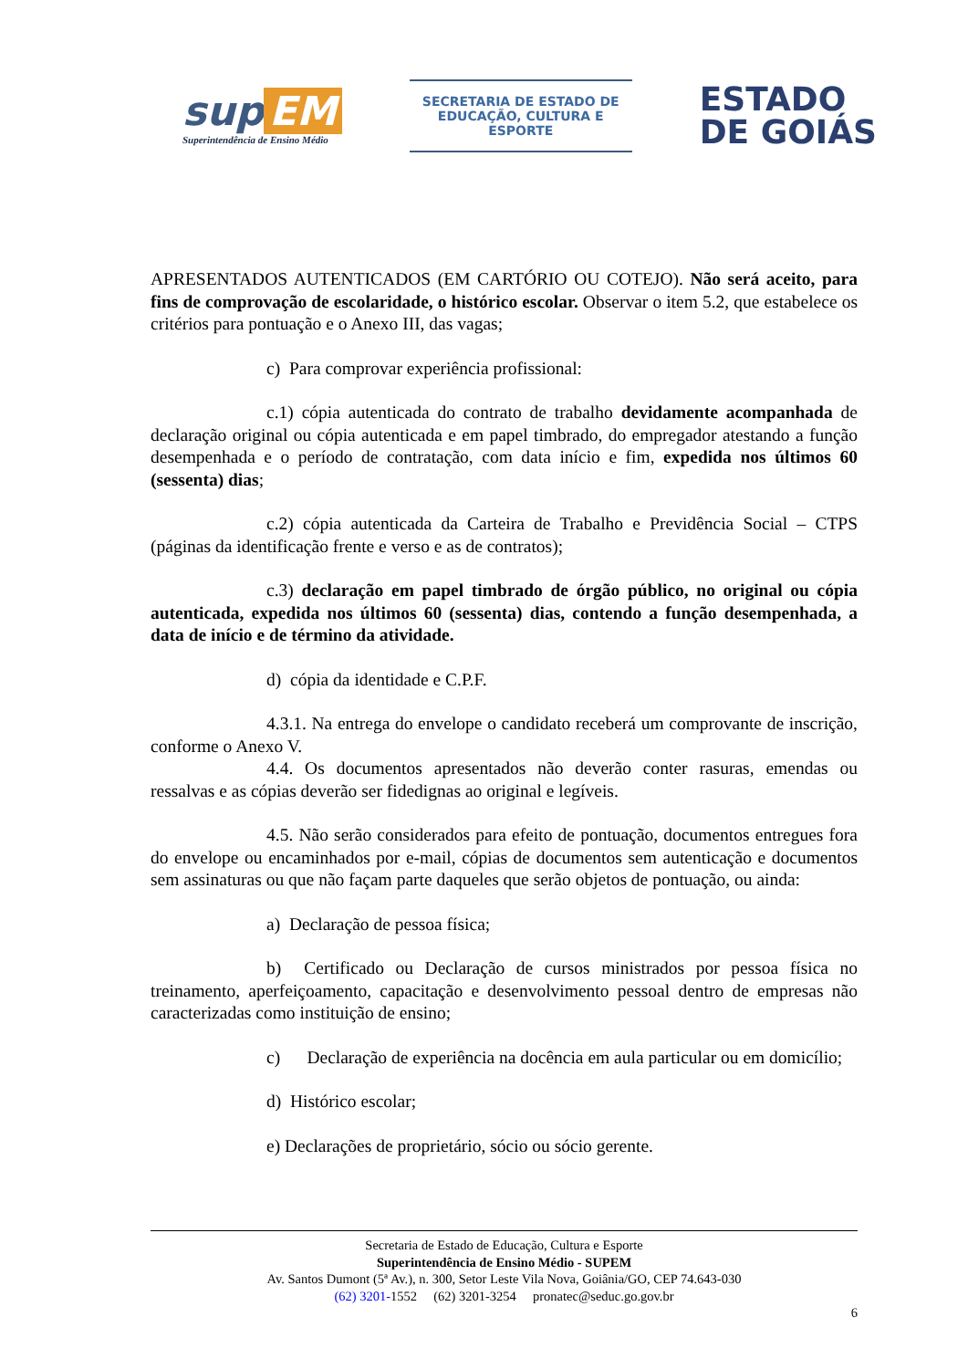sup EM
Superintendência de Ensino Médio
SECRETARIA DE ESTADO DE EDUCAÇÃO, CULTURA E ESPORTE
ESTADO
DE GOIÁS
APRESENTADOS AUTENTICADOS (EM CARTÓRIO OU COTEJO). Não será aceito, para fins de comprovação de escolaridade, o histórico escolar. Observar o item 5.2, que estabelece os critérios para pontuação e o Anexo III, das vagas;
c) Para comprovar experiência profissional:
c.1) cópia autenticada do contrato de trabalho devidamente acompanhada de declaração original ou cópia autenticada e em papel timbrado, do empregador atestando a função desempenhada e o período de contratação, com data início e fim, expedida nos últimos 60 (sessenta) dias;
c.2) cópia autenticada da Carteira de Trabalho e Previdência Social – CTPS (páginas da identificação frente e verso e as de contratos);
c.3) declaração em papel timbrado de órgão público, no original ou cópia autenticada, expedida nos últimos 60 (sessenta) dias, contendo a função desempenhada, a data de início e de término da atividade.
d) cópia da identidade e C.P.F.
4.3.1. Na entrega do envelope o candidato receberá um comprovante de inscrição, conforme o Anexo V.
4.4. Os documentos apresentados não deverão conter rasuras, emendas ou ressalvas e as cópias deverão ser fidedignas ao original e legíveis.
4.5. Não serão considerados para efeito de pontuação, documentos entregues fora do envelope ou encaminhados por e-mail, cópias de documentos sem autenticação e documentos sem assinaturas ou que não façam parte daqueles que serão objetos de pontuação, ou ainda:
a) Declaração de pessoa física;
b) Certificado ou Declaração de cursos ministrados por pessoa física no treinamento, aperfeiçoamento, capacitação e desenvolvimento pessoal dentro de empresas não caracterizadas como instituição de ensino;
c) Declaração de experiência na docência em aula particular ou em domicílio;
d) Histórico escolar;
e) Declarações de proprietário, sócio ou sócio gerente.
Secretaria de Estado de Educação, Cultura e Esporte
Superintendência de Ensino Médio - SUPEM
Av. Santos Dumont (5ª Av.), n. 300, Setor Leste Vila Nova, Goiânia/GO, CEP 74.643-030
(62) 3201-1552 (62) 3201-3254 pronatec@seduc.go.gov.br
6